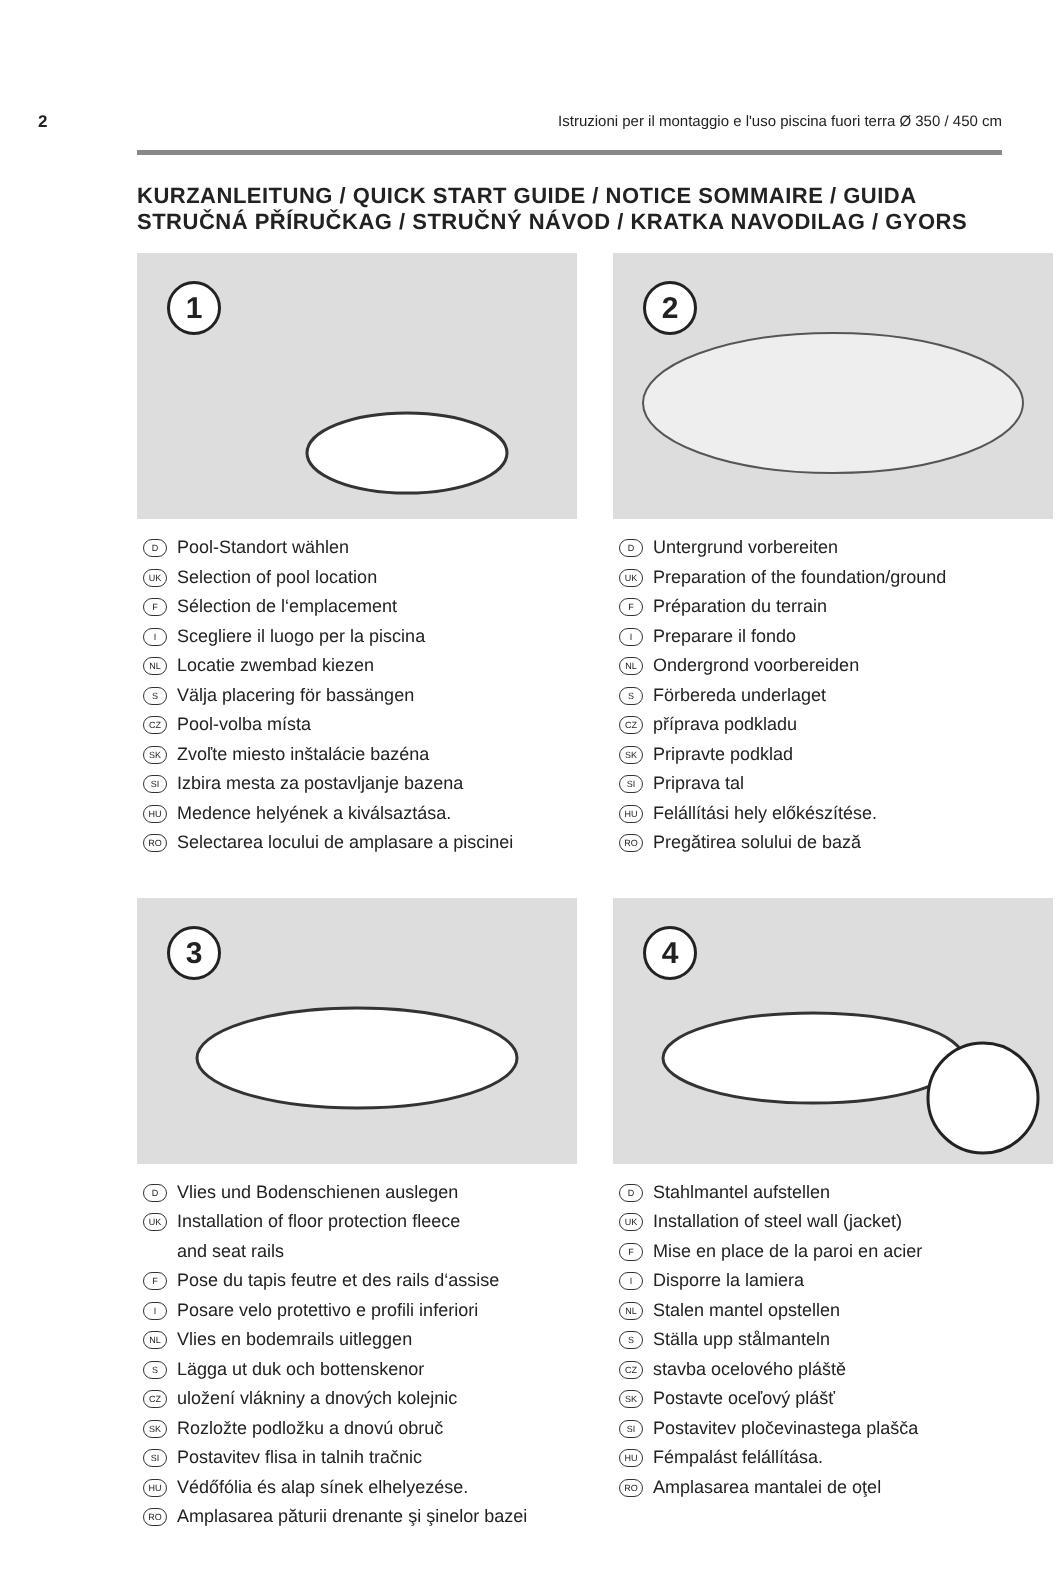2 Istruzioni per il montaggio e l'uso piscina fuori terra Ø 350 / 450 cm
KURZANLEITUNG / QUICK START GUIDE / NOTICE SOMMAIRE / GUIDA
STRUČNÁ PŘÍRUČKAG / STRUČNÝ NÁVOD / KRATKA NAVODILAG / GYORS
1
D Pool-Standort wählen
UK Selection of pool location
F Sélection de l‘emplacement
I Scegliere il luogo per la piscina
NL Locatie zwembad kiezen
S Välja placering för bassängen
CZ Pool-volba místa
SK Zvoľte miesto inštalácie bazéna
SI Izbira mesta za postavljanje bazena
HU Medence helyének a kiválsaztása.
RO Selectarea locului de amplasare a piscinei
2
D Untergrund vorbereiten
UK Preparation of the foundation/ground
F Préparation du terrain
I Preparare il fondo
NL Ondergrond voorbereiden
S Förbereda underlaget
CZ příprava podkladu
SK Pripravte podklad
SI Priprava tal
HU Felállítási hely előkészítése.
RO Pregătirea solului de bază
3
D Vlies und Bodenschienen auslegen
UK Installation of floor protection fleece
and seat rails
F Pose du tapis feutre et des rails d‘assise
I Posare velo protettivo e profili inferiori
NL Vlies en bodemrails uitleggen
S Lägga ut duk och bottenskenor
CZ uložení vlákniny a dnových kolejnic
SK Rozložte podložku a dnovú obruč
SI Postavitev flisa in talnih tračnic
HU Védőfólia és alap sínek elhelyezése.
RO Amplasarea păturii drenante şi şinelor bazei
4
D Stahlmantel aufstellen
UK Installation of steel wall (jacket)
F Mise en place de la paroi en acier
I Disporre la lamiera
NL Stalen mantel opstellen
S Ställa upp stålmanteln
CZ stavba ocelového pláště
SK Postavte oceľový plášť
SI Postavitev pločevinastega plašča
HU Fémpalást felállítása.
RO Amplasarea mantalei de oţel